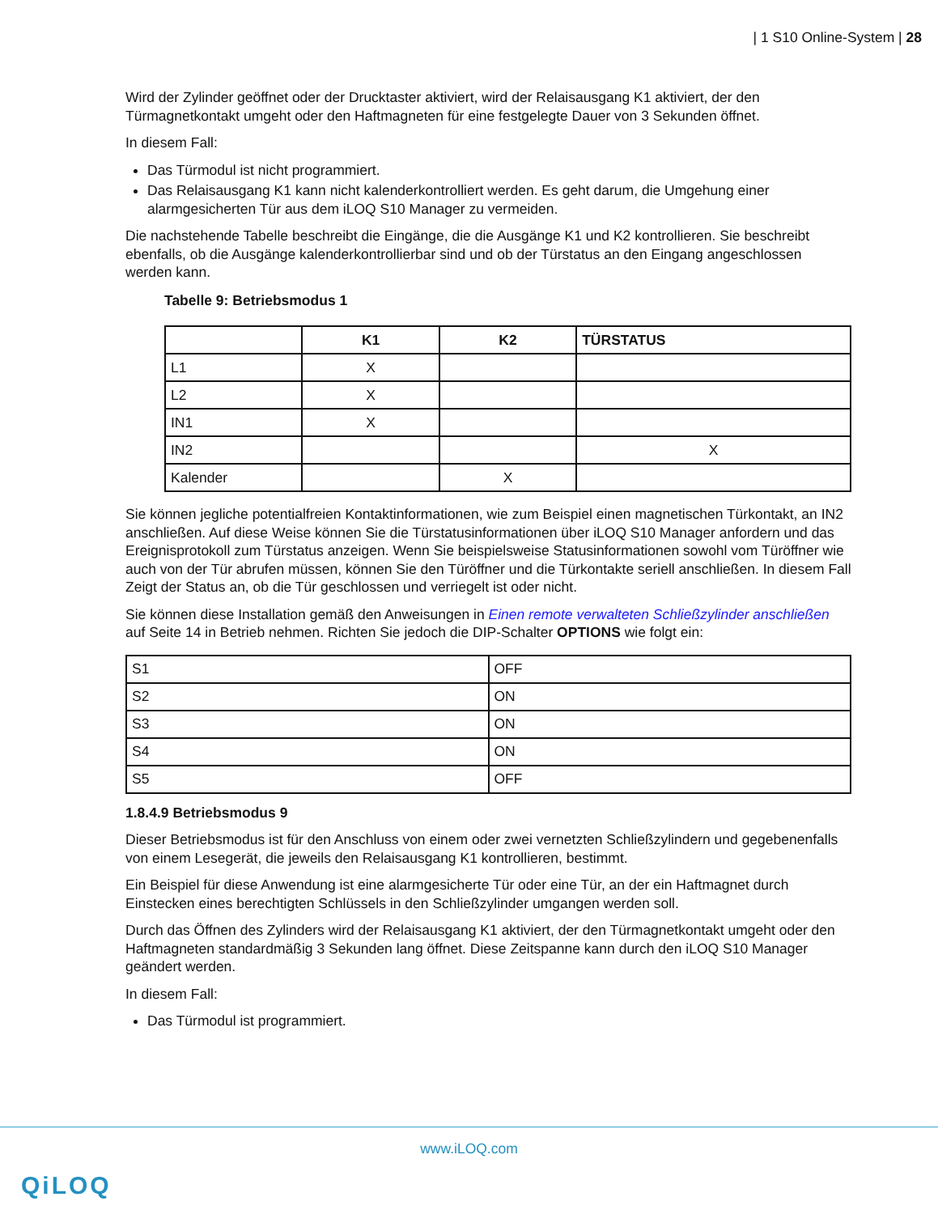| 1 S10 Online-System | 28
Wird der Zylinder geöffnet oder der Drucktaster aktiviert, wird der Relaisausgang K1 aktiviert, der den Türmagnetkontakt umgeht oder den Haftmagneten für eine festgelegte Dauer von 3 Sekunden öffnet.
In diesem Fall:
Das Türmodul ist nicht programmiert.
Das Relaisausgang K1 kann nicht kalenderkontrolliert werden. Es geht darum, die Umgehung einer alarmgesicherten Tür aus dem iLOQ S10 Manager zu vermeiden.
Die nachstehende Tabelle beschreibt die Eingänge, die die Ausgänge K1 und K2 kontrollieren. Sie beschreibt ebenfalls, ob die Ausgänge kalenderkontrollierbar sind und ob der Türstatus an den Eingang angeschlossen werden kann.
Tabelle 9: Betriebsmodus 1
| | K1 | K2 | TÜRSTATUS |
| --- | --- | --- | --- |
| L1 | X | | |
| L2 | X | | |
| IN1 | X | | |
| IN2 | | | X |
| Kalender | | X | |
Sie können jegliche potentialfreien Kontaktinformationen, wie zum Beispiel einen magnetischen Türkontakt, an IN2 anschließen. Auf diese Weise können Sie die Türstatusinformationen über iLOQ S10 Manager anfordern und das Ereignisprotokoll zum Türstatus anzeigen. Wenn Sie beispielsweise Statusinformationen sowohl vom Türöffner wie auch von der Tür abrufen müssen, können Sie den Türöffner und die Türkontakte seriell anschließen. In diesem Fall Zeigt der Status an, ob die Tür geschlossen und verriegelt ist oder nicht.
Sie können diese Installation gemäß den Anweisungen in Einen remote verwalteten Schließzylinder anschließen auf Seite 14 in Betrieb nehmen. Richten Sie jedoch die DIP-Schalter OPTIONS wie folgt ein:
| S1 | OFF |
| S2 | ON |
| S3 | ON |
| S4 | ON |
| S5 | OFF |
1.8.4.9 Betriebsmodus 9
Dieser Betriebsmodus ist für den Anschluss von einem oder zwei vernetzten Schließzylindern und gegebenenfalls von einem Lesegerät, die jeweils den Relaisausgang K1 kontrollieren, bestimmt.
Ein Beispiel für diese Anwendung ist eine alarmgesicherte Tür oder eine Tür, an der ein Haftmagnet durch Einstecken eines berechtigten Schlüssels in den Schließzylinder umgangen werden soll.
Durch das Öffnen des Zylinders wird der Relaisausgang K1 aktiviert, der den Türmagnetkontakt umgeht oder den Haftmagneten standardmäßig 3 Sekunden lang öffnet. Diese Zeitspanne kann durch den iLOQ S10 Manager geändert werden.
In diesem Fall:
Das Türmodul ist programmiert.
www.iLOQ.com
QiLOQ